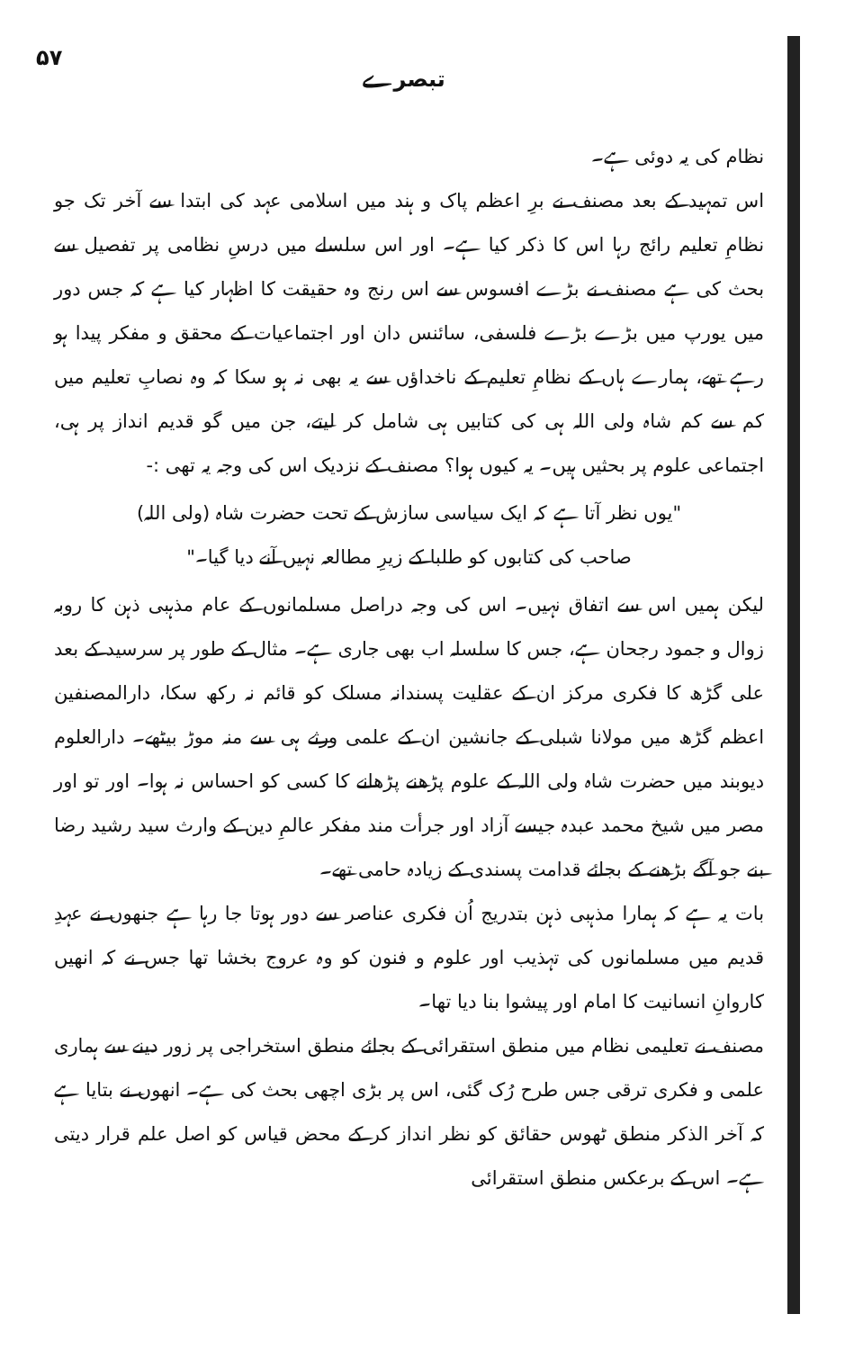۵۷ تبصرے
نظام کی یہ دوئی ہے۔
اس تمہید کے بعد مصنف نے برِ اعظم پاک و ہند میں اسلامی عہد کی ابتدا سے آخر تک جو نظامِ تعلیم رائج رہا اس کا ذکر کیا ہے۔ اور اس سلسلے میں درسِ نظامی پر تفصیل سے بحث کی ہے مصنف نے بڑے افسوس سے اس رنج وہ حقیقت کا اظہار کیا ہے کہ جس دور میں یورپ میں بڑے بڑے فلسفی، سائنس دان اور اجتماعیات کے محقق و مفکر پیدا ہو رہے تھے، ہمارے ہاں کے نظامِ تعلیم کے ناخداؤں سے یہ بھی نہ ہو سکا کہ وہ نصابِ تعلیم میں کم سے کم شاہ ولی اللہ ہی کی کتابیں ہی شامل کر لیتے، جن میں گو قدیم انداز پر ہی، اجتماعی علوم پر بحثیں ہیں۔ یہ کیوں ہوا؟ مصنف کے نزدیک اس کی وجہ یہ تھی :-
"یوں نظر آتا ہے کہ ایک سیاسی سازش کے تحت حضرت شاہ (ولی اللہ)
صاحب کی کتابوں کو طلبا کے زیرِ مطالعہ نہیں آنے دیا گیا۔"
لیکن ہمیں اس سے اتفاق نہیں۔ اس کی وجہ دراصل مسلمانوں کے عام مذہبی ذہن کا روبہ زوال و جمود رجحان ہے، جس کا سلسلہ اب بھی جاری ہے۔ مثال کے طور پر سرسید کے بعد علی گڑھ کا فکری مرکز ان کے عقلیت پسندانہ مسلک کو قائم نہ رکھ سکا، دارالمصنفین اعظم گڑھ میں مولانا شبلی کے جانشین ان کے علمی ورثے ہی سے منہ موڑ بیٹھے۔ دارالعلوم دیوبند میں حضرت شاہ ولی اللہ کے علوم پڑھنے پڑھانے کا کسی کو احساس نہ ہوا۔ اور تو اور مصر میں شیخ محمد عبدہ جیسے آزاد اور جرأت مند مفکر عالمِ دین کے وارث سید رشید رضا بنے جو آگے بڑھنے کے بجائے قدامت پسندی کے زیادہ حامی تھے۔
بات یہ ہے کہ ہمارا مذہبی ذہن بتدریج اُن فکری عناصر سے دور ہوتا جا رہا ہے جنھوں نے عہدِ قدیم میں مسلمانوں کی تہذیب اور علوم و فنون کو وہ عروج بخشا تھا جس نے کہ انھیں کاروانِ انسانیت کا امام اور پیشوا بنا دیا تھا۔
مصنف نے تعلیمی نظام میں منطق استقرائی کے بجائے منطق استخراجی پر زور دینے سے ہماری علمی و فکری ترقی جس طرح رُک گئی، اس پر بڑی اچھی بحث کی ہے۔ انھوں نے بتایا ہے کہ آخر الذکر منطق ٹھوس حقائق کو نظر انداز کر کے محض قیاس کو اصل علم قرار دیتی ہے۔ اس کے برعکس منطق استقرائی